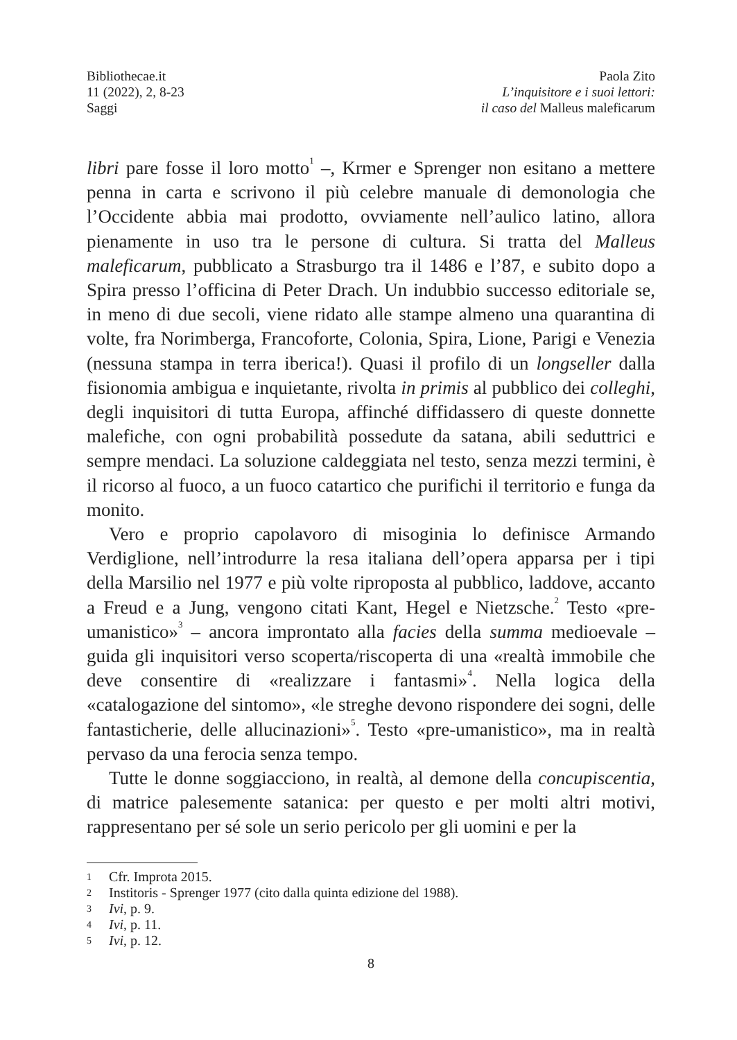Bibliothecae.it
11 (2022), 2, 8-23
Saggi
Paola Zito
L’inquisitore e i suoi lettori:
il caso del Malleus maleficarum
libri pare fosse il loro motto<sup>1</sup> –, Krmer e Sprenger non esitano a mettere penna in carta e scrivono il più celebre manuale di demonologia che l’Occidente abbia mai prodotto, ovviamente nell’aulico latino, allora pienamente in uso tra le persone di cultura. Si tratta del Malleus maleficarum, pubblicato a Strasburgo tra il 1486 e l’87, e subito dopo a Spira presso l’officina di Peter Drach. Un indubbio successo editoriale se, in meno di due secoli, viene ridato alle stampe almeno una quarantina di volte, fra Norimberga, Francoforte, Colonia, Spira, Lione, Parigi e Venezia (nessuna stampa in terra iberica!). Quasi il profilo di un longseller dalla fisionomia ambigua e inquietante, rivolta in primis al pubblico dei colleghi, degli inquisitori di tutta Europa, affinché diffidassero di queste donnette malefiche, con ogni probabilità possedute da satana, abili seduttrici e sempre mendaci. La soluzione caldeggiata nel testo, senza mezzi termini, è il ricorso al fuoco, a un fuoco catartico che purifichi il territorio e funga da monito.
Vero e proprio capolavoro di misoginia lo definisce Armando Verdiglione, nell’introdurre la resa italiana dell’opera apparsa per i tipi della Marsilio nel 1977 e più volte riproposta al pubblico, laddove, accanto a Freud e a Jung, vengono citati Kant, Hegel e Nietzsche.<sup>2</sup> Testo «pre-umanistico»<sup>3</sup> – ancora improntato alla facies della summa medioevale – guida gli inquisitori verso scoperta/riscoperta di una «realtà immobile che deve consentire di «realizzare i fantasmi»<sup>4</sup>. Nella logica della «catalogazione del sintomo», «le streghe devono rispondere dei sogni, delle fantasticherie, delle allucinazioni»<sup>5</sup>. Testo «pre-umanistico», ma in realtà pervaso da una ferocia senza tempo.
Tutte le donne soggiacciono, in realtà, al demone della concupiscentia, di matrice palesemente satanica: per questo e per molti altri motivi, rappresentano per sé sole un serio pericolo per gli uomini e per la
1 Cfr. Improta 2015.
2 Institoris - Sprenger 1977 (cito dalla quinta edizione del 1988).
3 Ivi, p. 9.
4 Ivi, p. 11.
5 Ivi, p. 12.
8